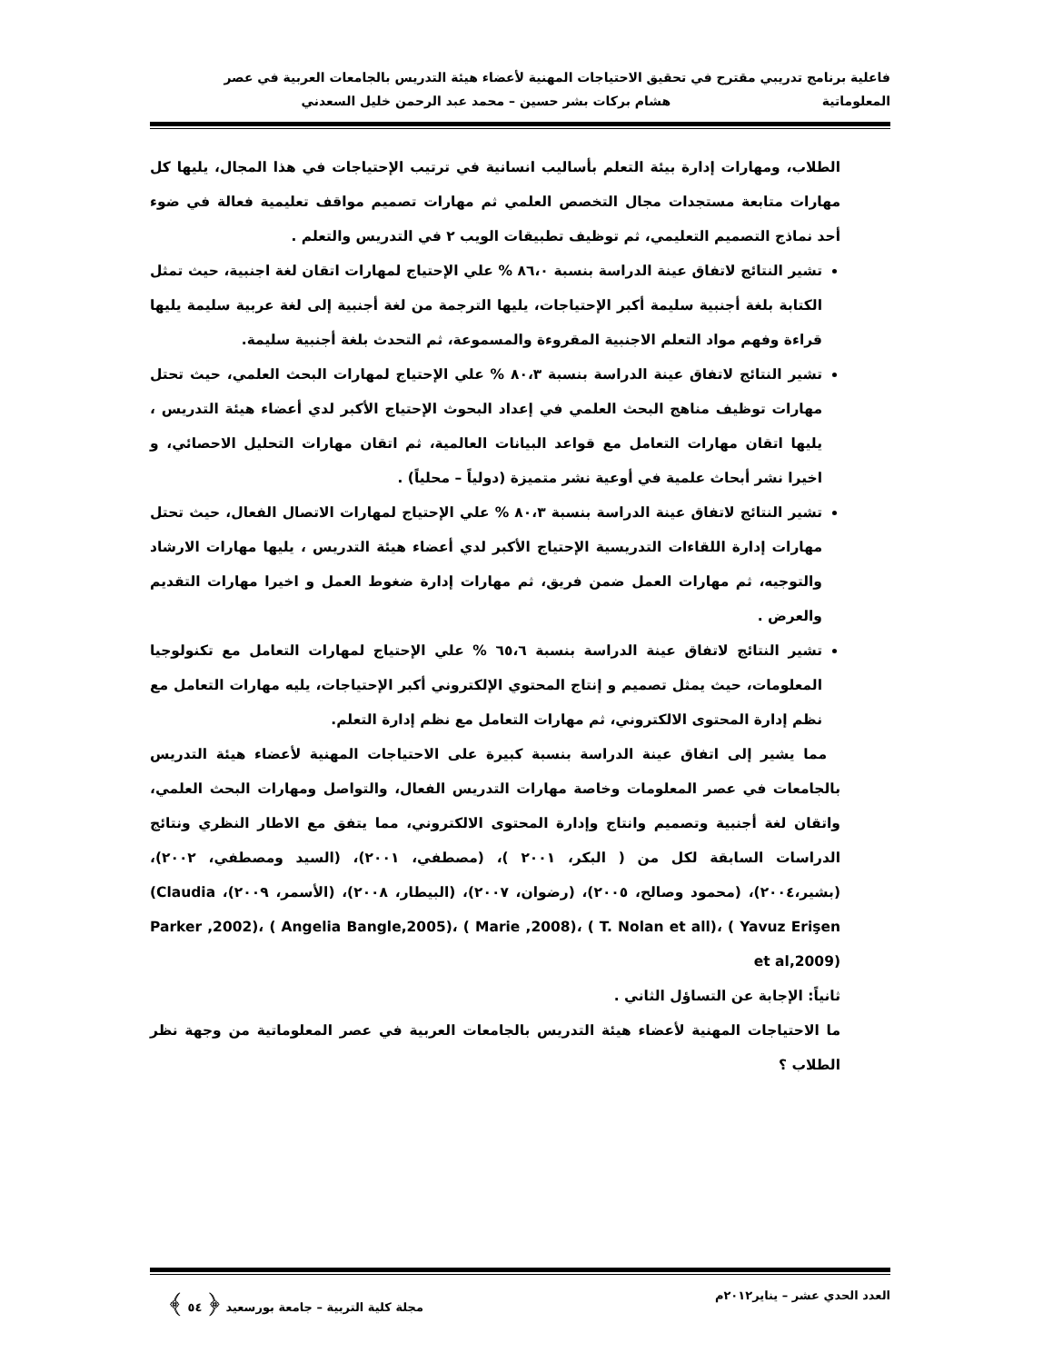فاعلية برنامج تدريبي مقترح في تحقيق الاحتياجات المهنية لأعضاء هيئة التدريس بالجامعات العربية في عصر
المعلوماتية هشام بركات بشر حسين – محمد عبد الرحمن خليل السعدني
الطلاب، ومهارات إدارة بيئة التعلم بأساليب انسانية في ترتيب الإحتياجات في هذا المجال، يليها كل مهارات متابعة مستجدات مجال التخصص العلمي ثم مهارات تصميم مواقف تعليمية فعالة في ضوء أحد نماذج التصميم التعليمي، ثم توظيف تطبيقات الويب ٢ في التدريس والتعلم .
تشير النتائج لاتفاق عينة الدراسة بنسبة ٨٦،٠ % علي الإحتياج لمهارات اتقان لغة اجنبية، حيث تمثل الكتابة بلغة أجنبية سليمة أكبر الإحتياجات، يليها الترجمة من لغة أجنبية إلى لغة عربية سليمة يليها قراءة وفهم مواد التعلم الاجنبية المقروءة والمسموعة، ثم التحدث بلغة أجنبية سليمة.
تشير النتائج لاتفاق عينة الدراسة بنسبة ٨٠،٣ % علي الإحتياج لمهارات البحث العلمي، حيث تحتل مهارات توظيف مناهج البحث العلمي في إعداد البحوث الإحتياج الأكبر لدي أعضاء هيئة التدريس ، يليها اتقان مهارات التعامل مع قواعد البيانات العالمية، ثم اتقان مهارات التحليل الاحصائي، و اخيرا نشر أبحاث علمية في أوعية نشر متميزة (دولياً – محلياً) .
تشير النتائج لاتفاق عينة الدراسة بنسبة ٨٠،٣ % علي الإحتياج لمهارات الاتصال الفعال، حيث تحتل مهارات إدارة اللقاءات التدريسية الإحتياج الأكبر لدي أعضاء هيئة التدريس ، يليها مهارات الارشاد والتوجيه، ثم مهارات العمل ضمن فريق، ثم مهارات إدارة ضغوط العمل و اخيرا مهارات التقديم والعرض .
تشير النتائج لاتفاق عينة الدراسة بنسبة ٦٥،٦ % علي الإحتياج لمهارات التعامل مع تكنولوجيا المعلومات، حيث يمثل تصميم و إنتاج المحتوي الإلكتروني أكبر الإحتياجات، يليه مهارات التعامل مع نظم إدارة المحتوى الالكتروني، ثم مهارات التعامل مع نظم إدارة التعلم.
مما يشير إلى اتفاق عينة الدراسة بنسبة كبيرة على الاحتياجات المهنية لأعضاء هيئة التدريس بالجامعات في عصر المعلومات وخاصة مهارات التدريس الفعال، والتواصل ومهارات البحث العلمي، واتقان لغة أجنبية وتصميم وانتاج وإدارة المحتوى الالكتروني، مما يتفق مع الاطار النظري ونتائج الدراسات السابقة لكل من ( البكر، ٢٠٠١ )، (مصطفي، ٢٠٠١)، (السيد ومصطفي، ٢٠٠٢)، (بشير،٢٠٠٤)، (محمود وصالح، ٢٠٠٥)، (رضوان، ٢٠٠٧)، (البيطار، ٢٠٠٨)، (الأسمر، ٢٠٠٩)، (Claudia Parker ,2002)، ( Angelia Bangle,2005)، ( Marie ,2008)، ( T. Nolan et all)، ( Yavuz Erişen et al,2009)
ثانياً: الإجابة عن التساؤل الثاني .
ما الاحتياجات المهنية لأعضاء هيئة التدريس بالجامعات العربية في عصر المعلوماتية من وجهة نظر الطلاب ؟
العدد الحدي عشر – يناير٢٠١٢م مجلة كلية التربية – جامعة بورسعيد ﴿ ٥٤ ﴾